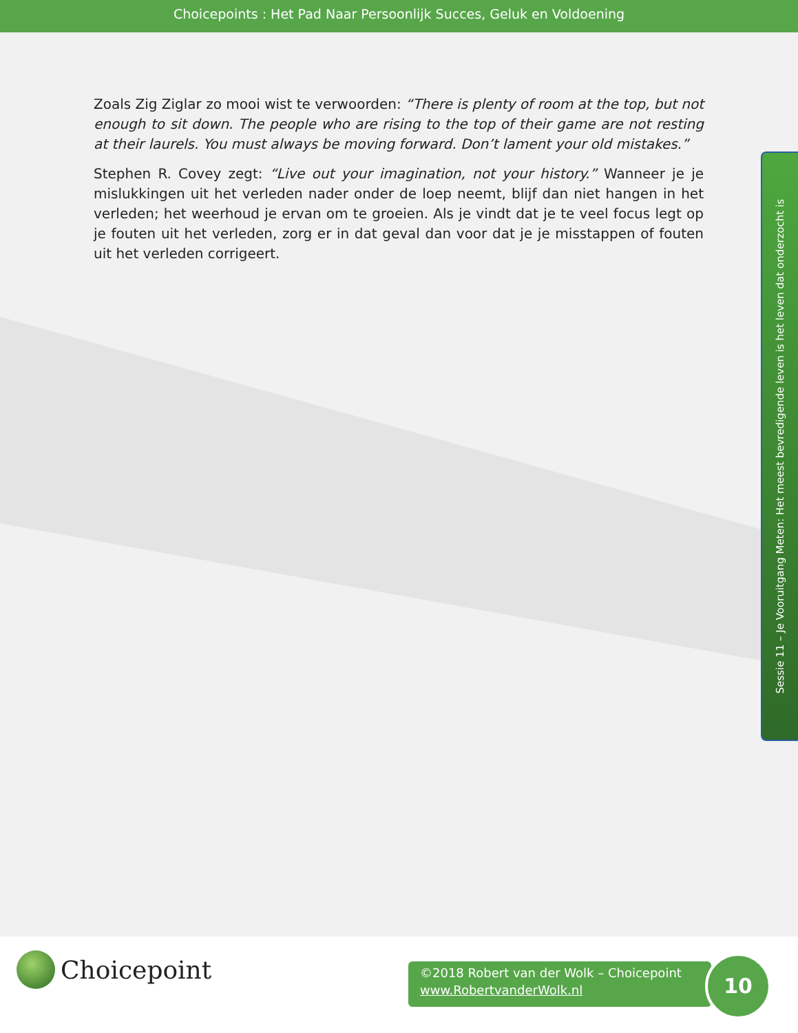Choicepoints : Het Pad Naar Persoonlijk Succes, Geluk en Voldoening
Zoals Zig Ziglar zo mooi wist te verwoorden: “There is plenty of room at the top, but not enough to sit down. The people who are rising to the top of their game are not resting at their laurels. You must always be moving forward. Don’t lament your old mistakes.”
Stephen R. Covey zegt: “Live out your imagination, not your history.” Wanneer je je mislukkingen uit het verleden nader onder de loep neemt, blijf dan niet hangen in het verleden; het weerhoud je ervan om te groeien. Als je vindt dat je te veel focus legt op je fouten uit het verleden, zorg er in dat geval dan voor dat je je misstappen of fouten uit het verleden corrigeert.
Sessie 11 – Je Vooruitgang Meten: Het meest bevredigende leven is het leven dat onderzocht is
Choicepoint
©2018 Robert van der Wolk – Choicepoint
www.RobertvanderWolk.nl
10